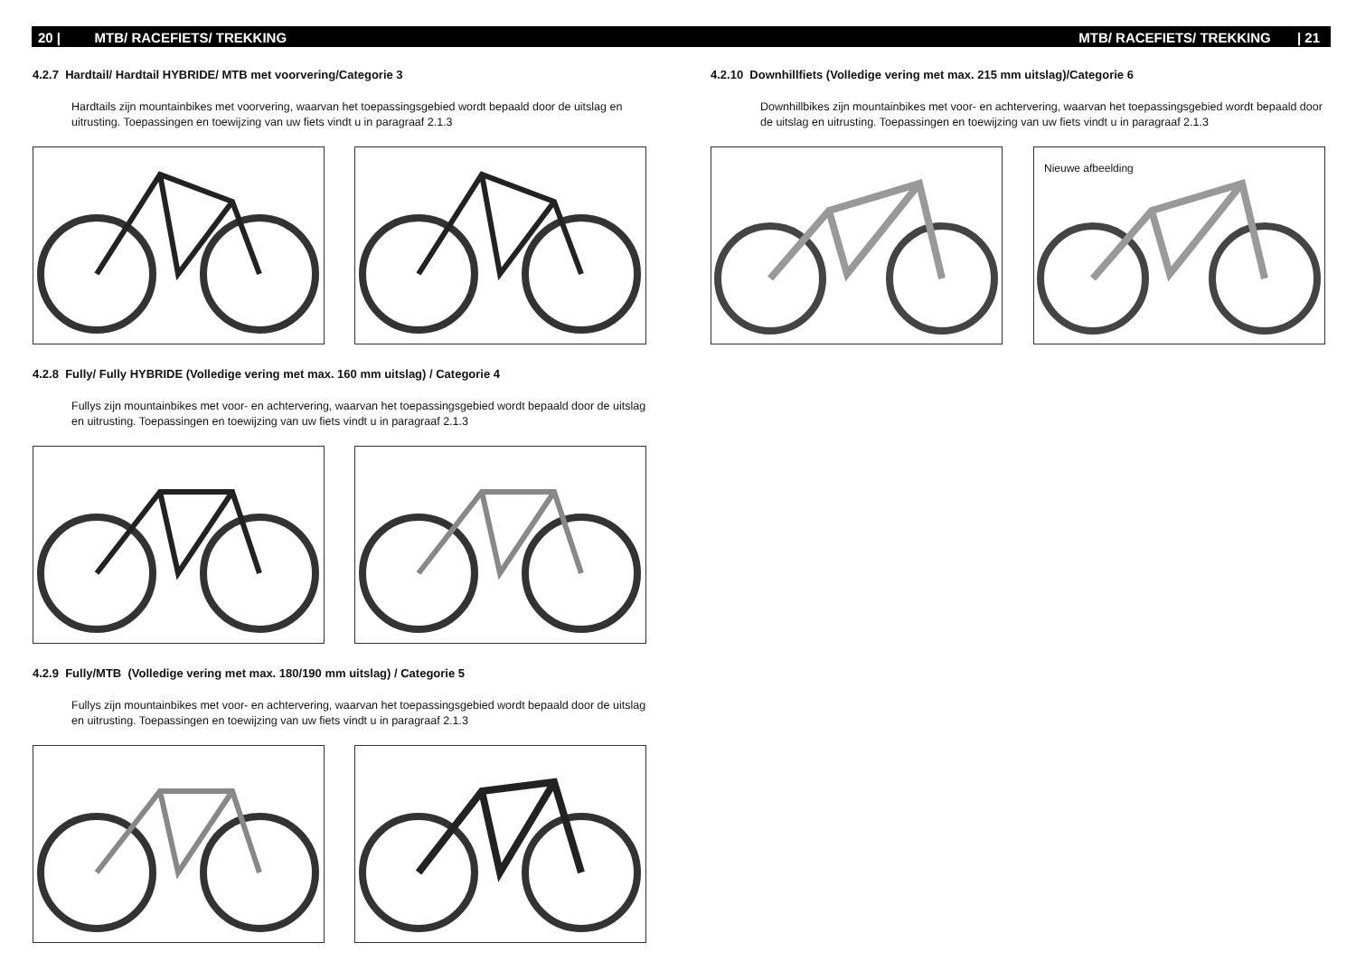20 | MTB/ RACEFIETS/ TREKKING
4.2.7 Hardtail/ Hardtail HYBRIDE/ MTB met voorvering/Categorie 3
Hardtails zijn mountainbikes met voorvering, waarvan het toepassingsgebied wordt bepaald door de uitslag en uitrusting. Toepassingen en toewijzing van uw fiets vindt u in paragraaf 2.1.3
4.2.8 Fully/ Fully HYBRIDE (Volledige vering met max. 160 mm uitslag) / Categorie 4
Fullys zijn mountainbikes met voor- en achtervering, waarvan het toepassingsgebied wordt bepaald door de uitslag en uitrusting. Toepassingen en toewijzing van uw fiets vindt u in paragraaf 2.1.3
4.2.9 Fully/MTB (Volledige vering met max. 180/190 mm uitslag) / Categorie 5
Fullys zijn mountainbikes met voor- en achtervering, waarvan het toepassingsgebied wordt bepaald door de uitslag en uitrusting. Toepassingen en toewijzing van uw fiets vindt u in paragraaf 2.1.3
MTB/ RACEFIETS/ TREKKING | 21
4.2.10 Downhillfiets (Volledige vering met max. 215 mm uitslag)/Categorie 6
Downhillbikes zijn mountainbikes met voor- en achtervering, waarvan het toepassingsgebied wordt bepaald door de uitslag en uitrusting. Toepassingen en toewijzing van uw fiets vindt u in paragraaf 2.1.3
Nieuwe afbeelding